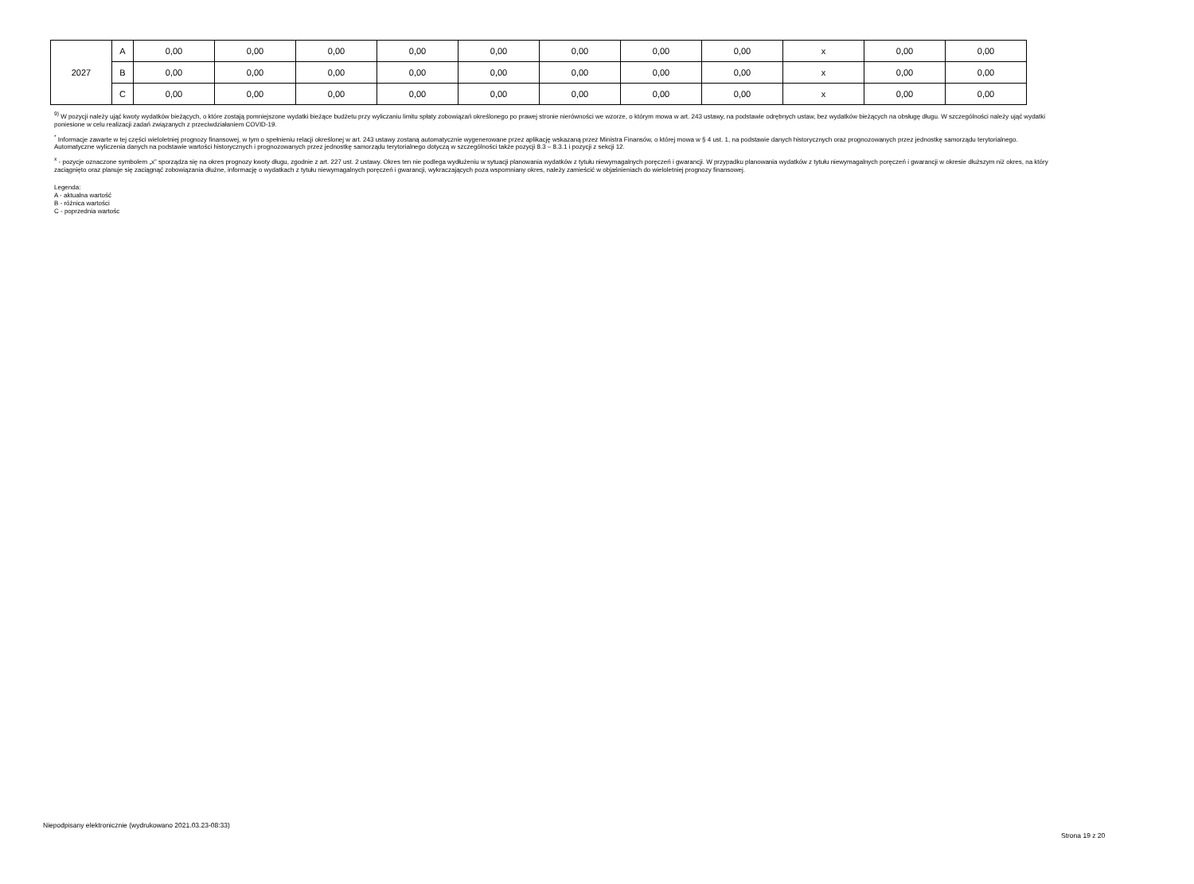| 2027 | A | 0,00 | 0,00 | 0,00 | 0,00 | 0,00 | 0,00 | 0,00 | 0,00 | x | 0,00 | 0,00 |
| | B | 0,00 | 0,00 | 0,00 | 0,00 | 0,00 | 0,00 | 0,00 | 0,00 | x | 0,00 | 0,00 |
| | C | 0,00 | 0,00 | 0,00 | 0,00 | 0,00 | 0,00 | 0,00 | 0,00 | x | 0,00 | 0,00 |
<sup>9)</sup> W pozycji należy ująć kwoty wydatków bieżących, o które zostają pomniejszone wydatki bieżące budżetu przy wyliczaniu limitu spłaty zobowiązań określonego po prawej stronie nierówności we wzorze, o którym mowa w art. 243 ustawy, na podstawie odrębnych ustaw, bez wydatków bieżących na obsługę długu. W szczególności należy ująć wydatki poniesione w celu realizacji zadań związanych z przeciwdziałaniem COVID-19.
<sup>*</sup> Informacje zawarte w tej części wieloletniej prognozy finansowej, w tym o spełnieniu relacji określonej w art. 243 ustawy zostaną automatycznie wygenerowane przez aplikację wskazaną przez Ministra Finansów, o której mowa w § 4 ust. 1, na podstawie danych historycznych oraz prognozowanych przez jednostkę samorządu terytorialnego. Automatyczne wyliczenia danych na podstawie wartości historycznych i prognozowanych przez jednostkę samorządu terytorialnego dotyczą w szczególności także pozycji 8.3 – 8.3.1 i pozycji z sekcji 12.
<sup>x</sup> - pozycje oznaczone symbolem „x” sporządza się na okres prognozy kwoty długu, zgodnie z art. 227 ust. 2 ustawy. Okres ten nie podlega wydłużeniu w sytuacji planowania wydatków z tytułu niewymagalnych poręczeń i gwarancji. W przypadku planowania wydatków z tytułu niewymagalnych poręczeń i gwarancji w okresie dłuższym niż okres, na który zaciągnięto oraz planuje się zaciągnąć zobowiązania dłużne, informację o wydatkach z tytułu niewymagalnych poręczeń i gwarancji, wykraczających poza wspomniany okres, należy zamieścić w objaśnieniach do wieloletniej prognozy finansowej.
Legenda:
A - aktualna wartość
B - różnica wartości
C - poprzednia wartośc
Niepodpisany elektronicznie (wydrukowano 2021.03.23-08:33)
Strona 19 z 20